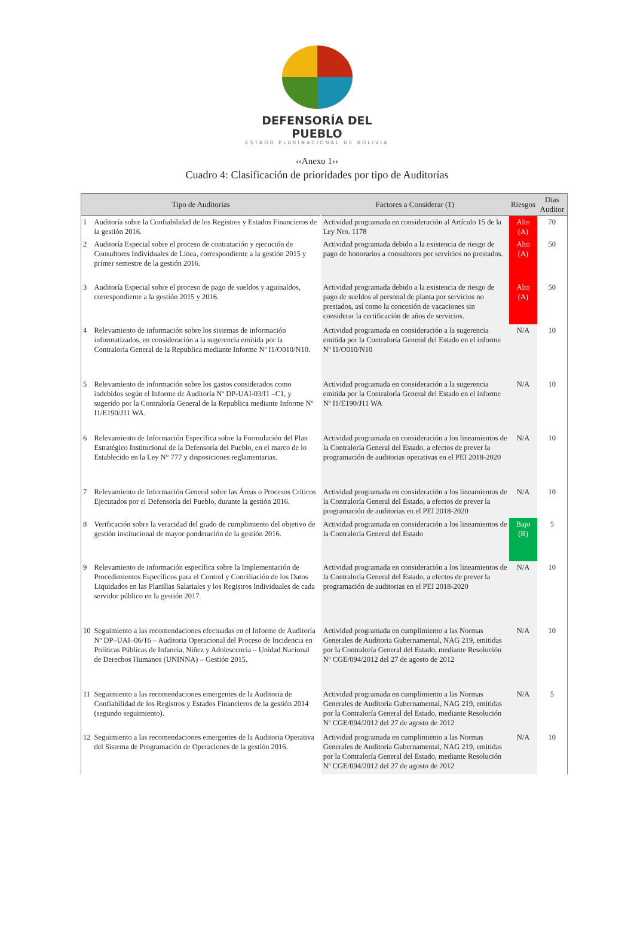DEFENSORÍA DEL PUEBLO
ESTADO PLURINACIONAL DE BOLIVIA
‹‹Anexo 1››
Cuadro 4: Clasificación de prioridades por tipo de Auditorías
| Tipo de Auditorias | | Factores a Considerar (1) | Riesgos | Días Auditor |
| --- | --- | --- | --- | --- |
| 1 | Auditoría sobre la Confiabilidad de los Registros y Estados Financieros de la gestión 2016. | Actividad programada en consideración al Artículo 15 de la Ley Nro. 1178 | Alto (A) | 70 |
| 2 | Auditoría Especial sobre el proceso de contratación y ejecución de Consultores Individuales de Línea, correspondiente a la gestión 2015 y primer semestre de la gestión 2016. | Actividad programada debido a la existencia de riesgo de pago de honorarios a consultores por servicios no prestados. | Alto (A) | 50 |
| 3 | Auditoría Especial sobre el proceso de pago de sueldos y aguinaldos, correspondiente a la gestión 2015 y 2016. | Actividad programada debido a la existencia de riesgo de pago de sueldos al personal de planta por servicios no prestados, así como la concesión de vacaciones sin considerar la certificación de años de servicios. | Alto (A) | 50 |
| 4 | Relevamiento de información sobre los sistemas de información informatizados, en consideración a la sugerencia emitida por la Contraloría General de la Republica mediante Informe Nº I1/O010/N10. | Actividad programada en consideración a la sugerencia emitida por la Contraloría General del Estado en el informe Nº I1/O010/N10 | N/A | 10 |
| 5 | Relevamiento de información sobre los gastos considerados como indebidos según el Informe de Auditoría Nº DP-UAI-03/I1 –C1, y sugerido por la Contraloría General de la Republica mediante Informe Nº I1/E190/J11 WA. | Actividad programada en consideración a la sugerencia emitida por la Contraloría General del Estado en el informe Nº I1/E190/J11 WA | N/A | 10 |
| 6 | Relevamiento de Información Específica sobre la Formulación del Plan Estratégico Institucional de la Defensoría del Pueblo, en el marco de lo Establecido en la Ley N° 777 y disposiciones reglamentarias. | Actividad programada en consideración a los lineamientos de la Contraloría General del Estado, a efectos de prever la programación de auditorias operativas en el PEI 2018-2020 | N/A | 10 |
| 7 | Relevamiento de Información General sobre las Áreas o Procesos Críticos Ejecutados por el Defensoría del Pueblo, durante la gestión 2016. | Actividad programada en consideración a los lineamientos de la Contraloría General del Estado, a efectos de prever la programación de auditorias en el PEI 2018-2020 | N/A | 10 |
| 8 | Verificación sobre la veracidad del grado de cumplimiento del objetivo de gestión institucional de mayor ponderación de la gestión 2016. | Actividad programada en consideración a los lineamientos de la Contraloría General del Estado | Bajo (B) | 5 |
| 9 | Relevamiento de información específica sobre la Implementación de Procedimientos Específicos para el Control y Conciliación de los Datos Liquidados en las Planillas Salariales y los Registros Individuales de cada servidor público en la gestión 2017. | Actividad programada en consideración a los lineamientos de la Contraloría General del Estado, a efectos de prever la programación de auditorias en el PEI 2018-2020 | N/A | 10 |
| 10 | Seguimiento a las recomendaciones efectuadas en el Informe de Auditoría Nº DP–UAI–06/16 – Auditoria Operacional del Proceso de Incidencia en Políticas Públicas de Infancia, Niñez y Adolescencia – Unidad Nacional de Derechos Humanos (UNINNA) – Gestión 2015. | Actividad programada en cumplimiento a las Normas Generales de Auditoria Gubernamental, NAG 219, emitidas por la Contraloría General del Estado, mediante Resolución Nº CGE/094/2012 del 27 de agosto de 2012 | N/A | 10 |
| 11 | Seguimiento a las recomendaciones emergentes de la Auditoria de Confiabilidad de los Registros y Estados Financieros de la gestión 2014 (segundo seguimiento). | Actividad programada en cumplimiento a las Normas Generales de Auditoria Gubernamental, NAG 219, emitidas por la Contraloría General del Estado, mediante Resolución Nº CGE/094/2012 del 27 de agosto de 2012 | N/A | 5 |
| 12 | Seguimiento a las recomendaciones emergentes de la Auditoria Operativa del Sistema de Programación de Operaciones de la gestión 2016. | Actividad programada en cumplimiento a las Normas Generales de Auditoria Gubernamental, NAG 219, emitidas por la Contraloría General del Estado, mediante Resolución Nº CGE/094/2012 del 27 de agosto de 2012 | N/A | 10 |